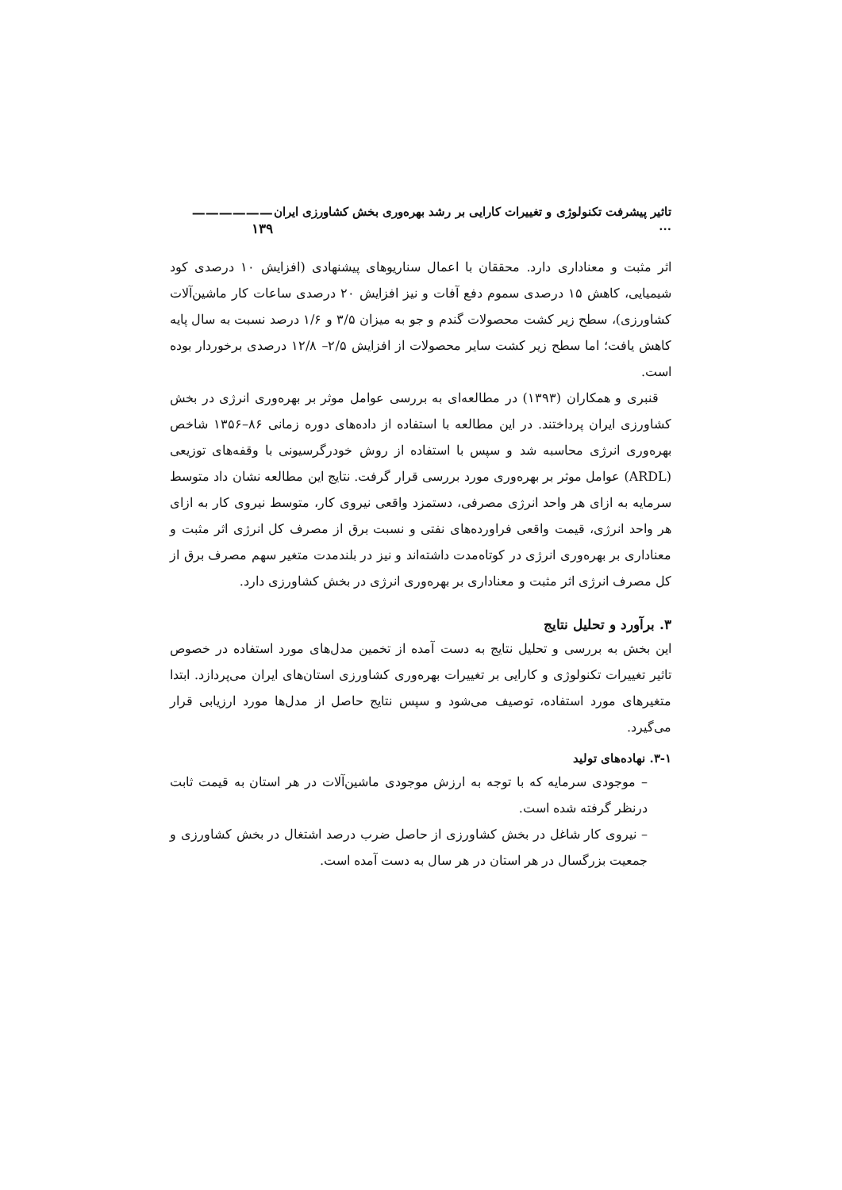تاثیر پیشرفت تکنولوژی و تغییرات کارایی بر رشد بهره‌وری بخش کشاورزی ایران ... —————— ۱۳۹
اثر مثبت و معناداری دارد. محققان با اعمال سناریوهای پیشنهادی (افزایش ۱۰ درصدی کود شیمیایی، کاهش ۱۵ درصدی سموم دفع آفات و نیز افزایش ۲۰ درصدی ساعات کار ماشین‌آلات کشاورزی)، سطح زیر کشت محصولات گندم و جو به میزان ۳/۵ و ۱/۶ درصد نسبت به سال پایه کاهش یافت؛ اما سطح زیر کشت سایر محصولات از افزایش ۲/۵– ۱۲/۸ درصدی برخوردار بوده است.
قنبری و همکاران (۱۳۹۳) در مطالعه‌ای به بررسی عوامل موثر بر بهره‌وری انرژی در بخش کشاورزی ایران پرداختند. در این مطالعه با استفاده از داده‌های دوره زمانی ۸۶–۱۳۵۶ شاخص بهره‌وری انرژی محاسبه شد و سپس با استفاده از روش خودرگرسیونی با وقفه‌های توزیعی (ARDL) عوامل موثر بر بهره‌وری مورد بررسی قرار گرفت. نتایج این مطالعه نشان داد متوسط سرمایه به ازای هر واحد انرژی مصرفی، دستمزد واقعی نیروی کار، متوسط نیروی کار به ازای هر واحد انرژی، قیمت واقعی فراورده‌های نفتی و نسبت برق از مصرف کل انرژی اثر مثبت و معناداری بر بهره‌وری انرژی در کوتاه‌مدت داشته‌اند و نیز در بلندمدت متغیر سهم مصرف برق از کل مصرف انرژی اثر مثبت و معناداری بر بهره‌وری انرژی در بخش کشاورزی دارد.
۳. برآورد و تحلیل نتایج
این بخش به بررسی و تحلیل نتایج به دست آمده از تخمین مدل‌های مورد استفاده در خصوص تاثیر تغییرات تکنولوژی و کارایی بر تغییرات بهره‌وری کشاورزی استان‌های ایران می‌پردازد. ابتدا متغیرهای مورد استفاده، توصیف می‌شود و سپس نتایج حاصل از مدل‌ها مورد ارزیابی قرار می‌گیرد.
۳-۱. نهاده‌های تولید
– موجودی سرمایه که با توجه به ارزش موجودی ماشین‌آلات در هر استان به قیمت ثابت درنظر گرفته شده است.
– نیروی کار شاغل در بخش کشاورزی از حاصل ضرب درصد اشتغال در بخش کشاورزی و جمعیت بزرگسال در هر استان در هر سال به دست آمده است.